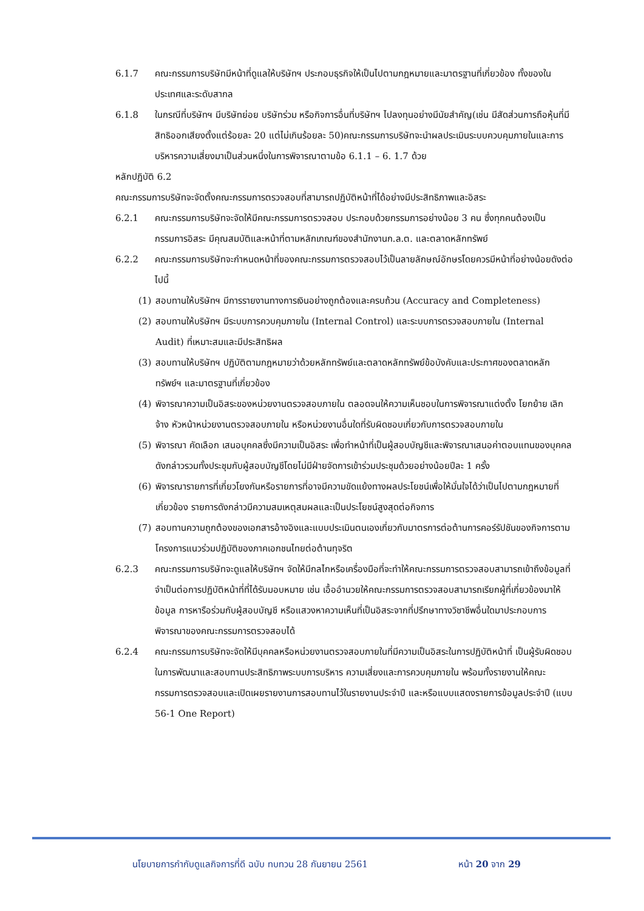6.1.7 คณะกรรมการบริษัทมีหน้าที่ดูแลให้บริษัทฯ ประกอบธุรกิจให้เป็นไปตามกฎหมายและมาตรฐานที่เกี่ยวข้อง ทั้งของในประเทศและระดับสากล
6.1.8 ในกรณีที่บริษัทฯ มีบริษัทย่อย บริษัทร่วม หรือกิจการอื่นที่บริษัทฯ ไปลงทุนอย่างมีนัยสำคัญ(เช่น มีสัดส่วนการถือหุ้นที่มีสิทธิออกเสียงตั้งแต่ร้อยละ 20 แต่ไม่เกินร้อยละ 50)คณะกรรมการบริษัทจะนำผลประเมินระบบควบคุมภายในและการบริหารความเสี่ยงมาเป็นส่วนหนึ่งในการพิจารณาตามข้อ 6.1.1 – 6. 1.7 ด้วย
หลักปฏิบัติ 6.2
คณะกรรมการบริษัทจะจัดตั้งคณะกรรมการตรวจสอบที่สามารถปฏิบัติหน้าที่ได้อย่างมีประสิทธิภาพและอิสระ
6.2.1 คณะกรรมการบริษัทจะจัดให้มีคณะกรรมการตรวจสอบ ประกอบด้วยกรรมการอย่างน้อย 3 คน ซึ่งทุกคนต้องเป็นกรรมการอิสระ มีคุณสมบัติและหน้าที่ตามหลักเกณฑ์ของสำนักงานก.ล.ต. และตลาดหลักทรัพย์
6.2.2 คณะกรรมการบริษัทจะกำหนดหน้าที่ของคณะกรรมการตรวจสอบไว้เป็นลายลักษณ์อักษรโดยควรมีหน้าที่อย่างน้อยดังต่อไปนี้
(1) สอบทานให้บริษัทฯ มีการรายงานทางการเงินอย่างถูกต้องและครบถ้วน (Accuracy and Completeness)
(2) สอบทานให้บริษัทฯ มีระบบการควบคุมภายใน (Internal Control) และระบบการตรวจสอบภายใน (Internal Audit) ที่เหมาะสมและมีประสิทธิผล
(3) สอบทานให้บริษัทฯ ปฏิบัติตามกฎหมายว่าด้วยหลักทรัพย์และตลาดหลักทรัพย์ข้อบังคับและประกาศของตลาดหลักทรัพย์ฯ และมาตรฐานที่เกี่ยวข้อง
(4) พิจารณาความเป็นอิสระของหน่วยงานตรวจสอบภายใน ตลอดจนให้ความเห็นชอบในการพิจารณาแต่งตั้ง โยกย้าย เลิกจ้าง หัวหน้าหน่วยงานตรวจสอบภายใน หรือหน่วยงานอื่นใดที่รับผิดชอบเกี่ยวกับการตรวจสอบภายใน
(5) พิจารณา คัดเลือก เสนอบุคคลซึ่งมีความเป็นอิสระ เพื่อทำหน้าที่เป็นผู้สอบบัญชีและพิจารณาเสนอค่าตอบแทนของบุคคลดังกล่าวรวมทั้งประชุมกับผู้สอบบัญชีโดยไม่มีฝ่ายจัดการเข้าร่วมประชุมด้วยอย่างน้อยปีละ 1 ครั้ง
(6) พิจารณารายการที่เกี่ยวโยงกันหรือรายการที่อาจมีความขัดแย้งทางผลประโยชน์เพื่อให้มั่นใจได้ว่าเป็นไปตามกฎหมายที่ เกี่ยวข้อง รายการดังกล่าวมีความสมเหตุสมผลและเป็นประโยชน์สูงสุดต่อกิจการ
(7) สอบทานความถูกต้องของเอกสารอ้างอิงและแบบประเมินตนเองเกี่ยวกับมาตรการต่อต้านการคอร์รัปชันของกิจการตามโครงการแนวร่วมปฏิบัติของภาคเอกชนไทยต่อต้านทุจริต
6.2.3 คณะกรรมการบริษัทจะดูแลให้บริษัทฯ จัดให้มีกลไกหรือเครื่องมือที่จะทำให้คณะกรรมการตรวจสอบสามารถเข้าถึงข้อมูลที่จำเป็นต่อการปฏิบัติหน้าที่ที่ได้รับมอบหมาย เช่น เอื้ออำนวยให้คณะกรรมการตรวจสอบสามารถเรียกผู้ที่เกี่ยวข้องมาให้ข้อมูล การหารือร่วมกับผู้สอบบัญชี หรือแสวงหาความเห็นที่เป็นอิสระจากที่ปรึกษาทางวิชาชีพอื่นใดมาประกอบการพิจารณาของคณะกรรมการตรวจสอบได้
6.2.4 คณะกรรมการบริษัทจะจัดให้มีบุคคลหรือหน่วยงานตรวจสอบภายในที่มีความเป็นอิสระในการปฏิบัติหน้าที่ เป็นผู้รับผิดชอบในการพัฒนาและสอบทานประสิทธิภาพระบบการบริหาร ความเสี่ยงและการควบคุมภายใน พร้อมทั้งรายงานให้คณะกรรมการตรวจสอบและเปิดเผยรายงานการสอบทานไว้ในรายงานประจำปี และหรือแบบแสดงรายการข้อมูลประจำปี (แบบ 56-1 One Report)
นโยบายการกำกับดูแลกิจการที่ดี ฉบับ ทบทวน 28 กันยายน 2561 หน้า 20 จาก 29